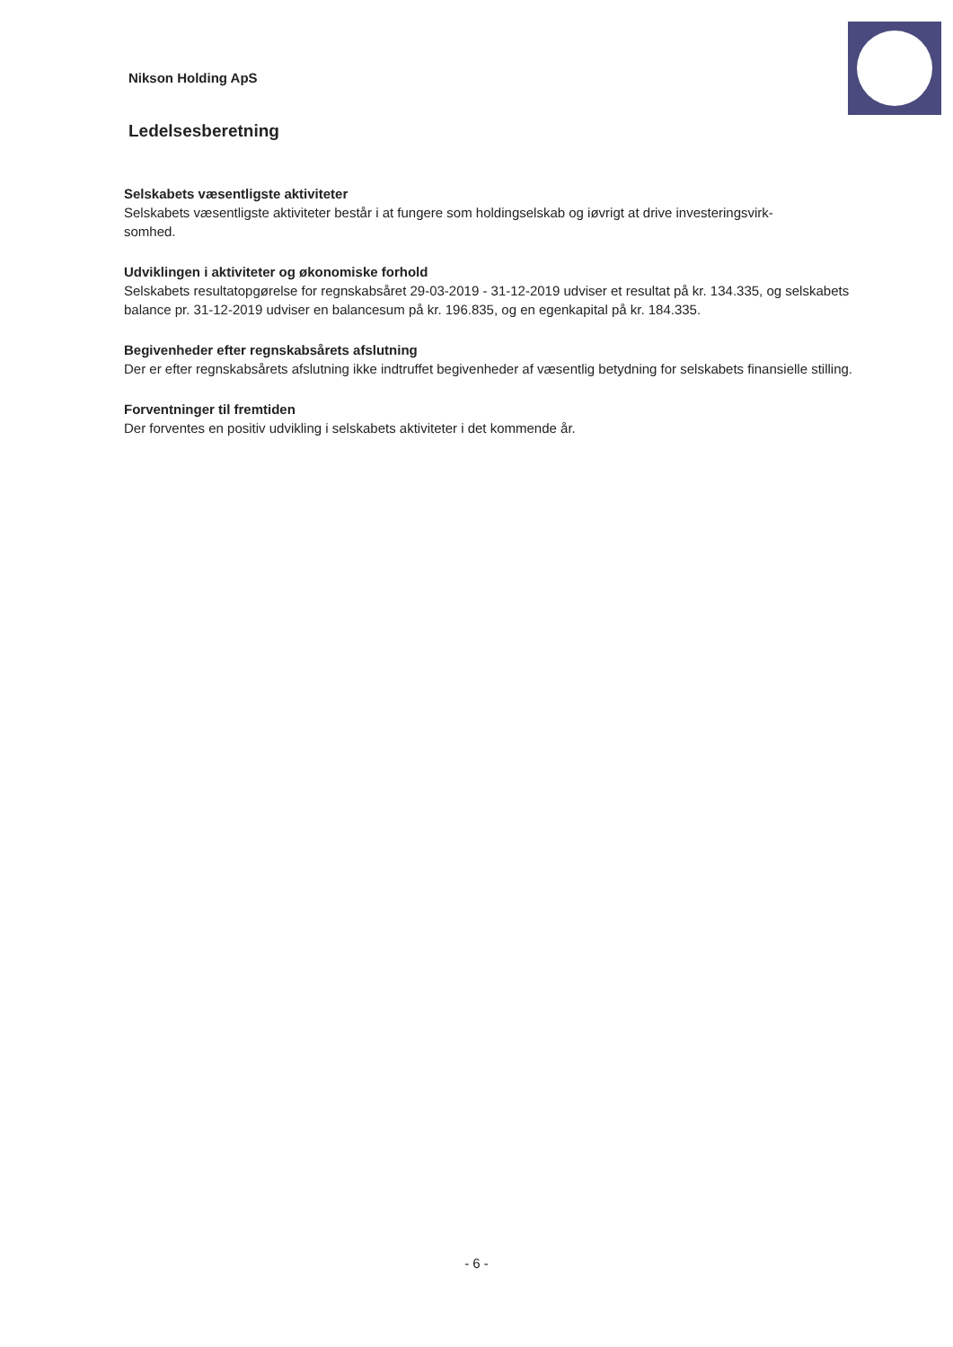Nikson Holding ApS
Ledelsesberetning
Selskabets væsentligste aktiviteter
Selskabets væsentligste aktiviteter består i at fungere som holdingselskab og iøvrigt at drive investeringsvirk-
somhed.
Udviklingen i aktiviteter og økonomiske forhold
Selskabets resultatopgørelse for regnskabsåret 29-03-2019 - 31-12-2019 udviser et resultat på kr. 134.335, og selskabets balance pr. 31-12-2019 udviser en balancesum på kr. 196.835, og en egenkapital på kr. 184.335.
Begivenheder efter regnskabsårets afslutning
Der er efter regnskabsårets afslutning ikke indtruffet begivenheder af væsentlig betydning for selskabets finansielle stilling.
Forventninger til fremtiden
Der forventes en positiv udvikling i selskabets aktiviteter i det kommende år.
- 6 -